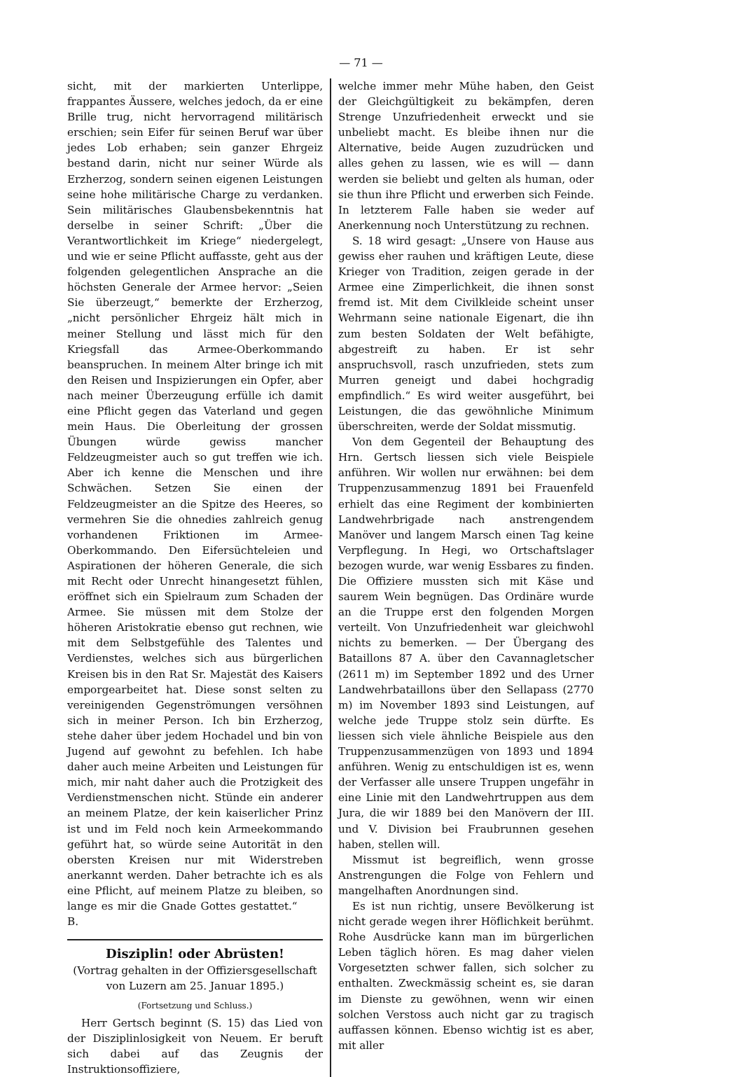— 71 —
sicht, mit der markierten Unterlippe, frappantes Äussere, welches jedoch, da er eine Brille trug, nicht hervorragend militärisch erschien; sein Eifer für seinen Beruf war über jedes Lob erhaben; sein ganzer Ehrgeiz bestand darin, nicht nur seiner Würde als Erzherzog, sondern seinen eigenen Leistungen seine hohe militärische Charge zu verdanken. Sein militärisches Glaubensbekenntnis hat derselbe in seiner Schrift: „Über die Verantwortlichkeit im Kriege“ niedergelegt, und wie er seine Pflicht auffasste, geht aus der folgenden gelegentlichen Ansprache an die höchsten Generale der Armee hervor: „Seien Sie überzeugt,“ bemerkte der Erzherzog, „nicht persönlicher Ehrgeiz hält mich in meiner Stellung und lässt mich für den Kriegsfall das Armee-Oberkommando beanspruchen. In meinem Alter bringe ich mit den Reisen und Inspizierungen ein Opfer, aber nach meiner Überzeugung erfülle ich damit eine Pflicht gegen das Vaterland und gegen mein Haus. Die Oberleitung der grossen Übungen würde gewiss mancher Feldzeugmeister auch so gut treffen wie ich. Aber ich kenne die Menschen und ihre Schwächen. Setzen Sie einen der Feldzeugmeister an die Spitze des Heeres, so vermehren Sie die ohnedies zahlreich genug vorhandenen Friktionen im Armee-Oberkommando. Den Eifersüchteleien und Aspirationen der höheren Generale, die sich mit Recht oder Unrecht hinangesetzt fühlen, eröffnet sich ein Spielraum zum Schaden der Armee. Sie müssen mit dem Stolze der höheren Aristokratie ebenso gut rechnen, wie mit dem Selbstgefühle des Talentes und Verdienstes, welches sich aus bürgerlichen Kreisen bis in den Rat Sr. Majestät des Kaisers emporgearbeitet hat. Diese sonst selten zu vereinigenden Gegenströmungen versöhnen sich in meiner Person. Ich bin Erzherzog, stehe daher über jedem Hochadel und bin von Jugend auf gewohnt zu befehlen. Ich habe daher auch meine Arbeiten und Leistungen für mich, mir naht daher auch die Protzigkeit des Verdienstmenschen nicht. Stünde ein anderer an meinem Platze, der kein kaiserlicher Prinz ist und im Feld noch kein Armeekommando geführt hat, so würde seine Autorität in den obersten Kreisen nur mit Widerstreben anerkannt werden. Daher betrachte ich es als eine Pflicht, auf meinem Platze zu bleiben, so lange es mir die Gnade Gottes gestattet.“ B.
Disziplin! oder Abrüsten!
(Vortrag gehalten in der Offiziersgesellschaft von Luzern am 25. Januar 1895.)
(Fortsetzung und Schluss.)
Herr Gertsch beginnt (S. 15) das Lied von der Disziplinlosigkeit von Neuem. Er beruft sich dabei auf das Zeugnis der Instruktionsoffiziere,
welche immer mehr Mühe haben, den Geist der Gleichgültigkeit zu bekämpfen, deren Strenge Unzufriedenheit erweckt und sie unbeliebt macht. Es bleibe ihnen nur die Alternative, beide Augen zuzudrücken und alles gehen zu lassen, wie es will — dann werden sie beliebt und gelten als human, oder sie thun ihre Pflicht und erwerben sich Feinde. In letzterem Falle haben sie weder auf Anerkennung noch Unterstützung zu rechnen.
S. 18 wird gesagt: „Unsere von Hause aus gewiss eher rauhen und kräftigen Leute, diese Krieger von Tradition, zeigen gerade in der Armee eine Zimperlichkeit, die ihnen sonst fremd ist. Mit dem Civilkleide scheint unser Wehrmann seine nationale Eigenart, die ihn zum besten Soldaten der Welt befähigte, abgestreift zu haben. Er ist sehr anspruchsvoll, rasch unzufrieden, stets zum Murren geneigt und dabei hochgradig empfindlich.“ Es wird weiter ausgeführt, bei Leistungen, die das gewöhnliche Minimum überschreiten, werde der Soldat missmutig.
Von dem Gegenteil der Behauptung des Hrn. Gertsch liessen sich viele Beispiele anführen. Wir wollen nur erwähnen: bei dem Truppenzusammenzug 1891 bei Frauenfeld erhielt das eine Regiment der kombinierten Landwehrbrigade nach anstrengendem Manöver und langem Marsch einen Tag keine Verpflegung. In Hegi, wo Ortschaftslager bezogen wurde, war wenig Essbares zu finden. Die Offiziere mussten sich mit Käse und saurem Wein begnügen. Das Ordinäre wurde an die Truppe erst den folgenden Morgen verteilt. Von Unzufriedenheit war gleichwohl nichts zu bemerken. — Der Übergang des Bataillons 87 A. über den Cavannagletscher (2611 m) im September 1892 und des Urner Landwehrbataillons über den Sellapass (2770 m) im November 1893 sind Leistungen, auf welche jede Truppe stolz sein dürfte. Es liessen sich viele ähnliche Beispiele aus den Truppenzusammenzügen von 1893 und 1894 anführen. Wenig zu entschuldigen ist es, wenn der Verfasser alle unsere Truppen ungefähr in eine Linie mit den Landwehrtruppen aus dem Jura, die wir 1889 bei den Manövern der III. und V. Division bei Fraubrunnen gesehen haben, stellen will.
Missmut ist begreiflich, wenn grosse Anstrengungen die Folge von Fehlern und mangelhaften Anordnungen sind.
Es ist nun richtig, unsere Bevölkerung ist nicht gerade wegen ihrer Höflichkeit berühmt. Rohe Ausdrücke kann man im bürgerlichen Leben täglich hören. Es mag daher vielen Vorgesetzten schwer fallen, sich solcher zu enthalten. Zweckmässig scheint es, sie daran im Dienste zu gewöhnen, wenn wir einen solchen Verstoss auch nicht gar zu tragisch auffassen können. Ebenso wichtig ist es aber, mit aller